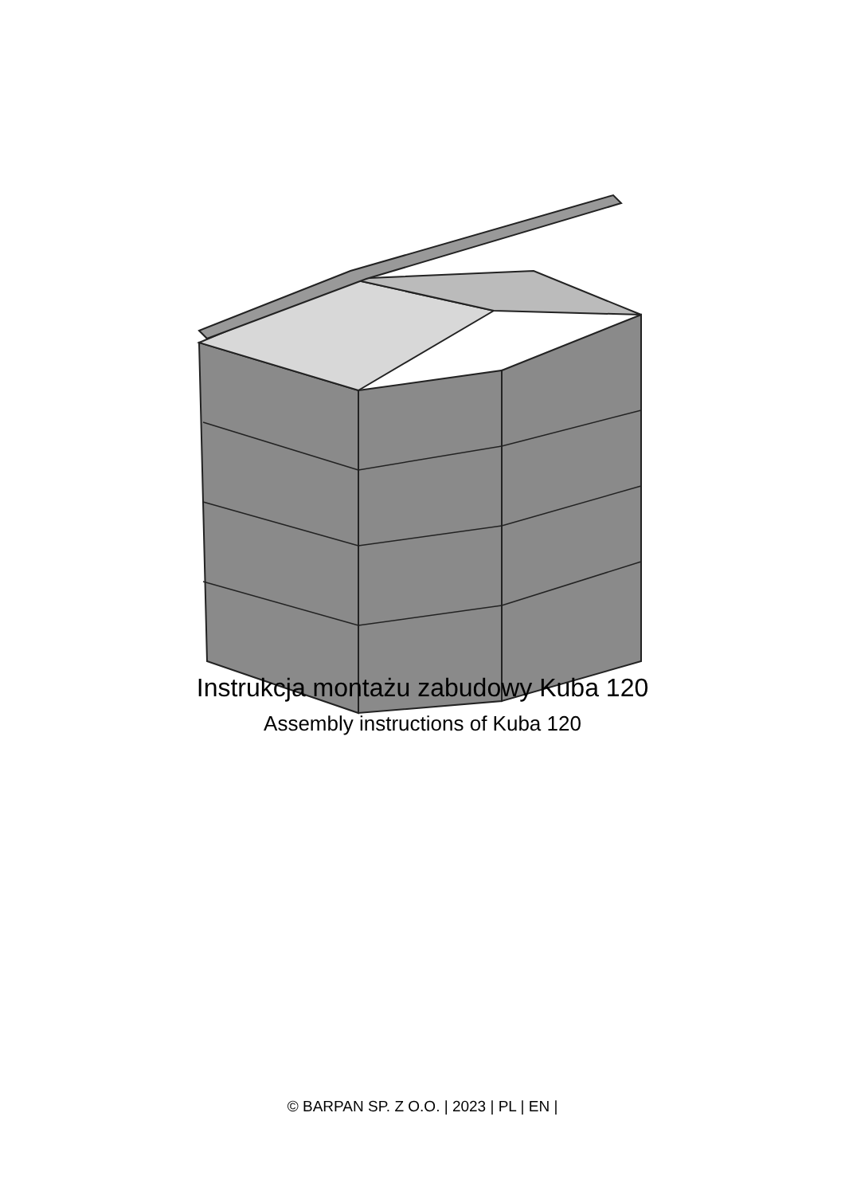Instrukcja montażu zabudowy Kuba 120
Assembly instructions of Kuba 120
© BARPAN SP. Z O.O. | 2023 | PL | EN |